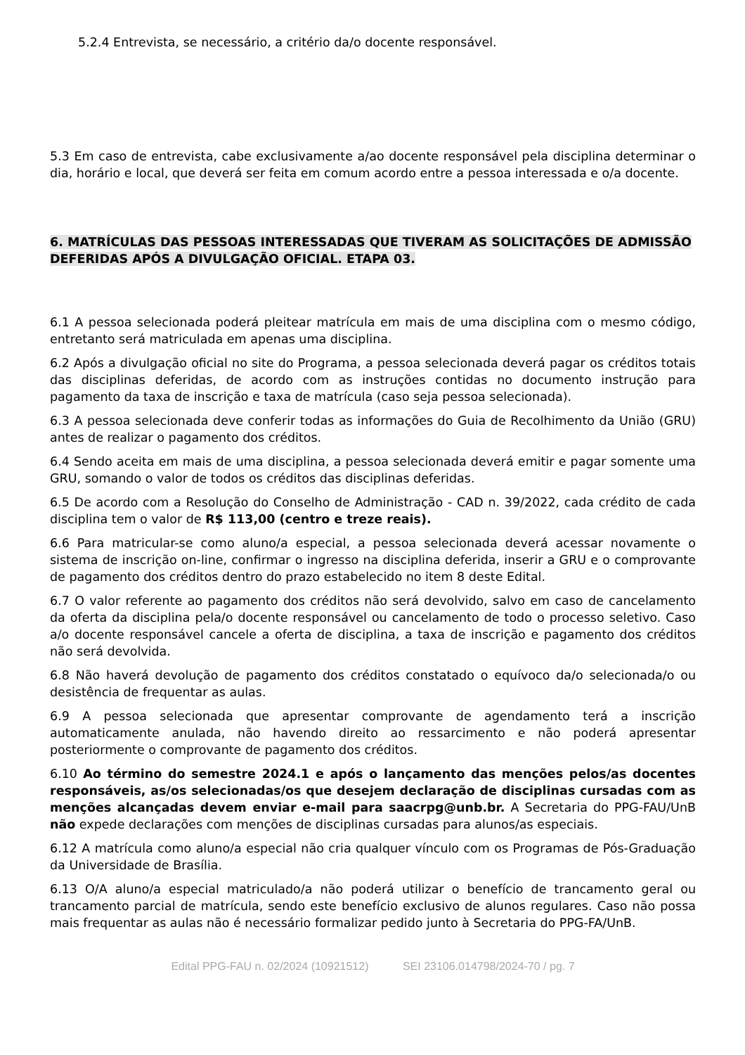5.2.4 Entrevista, se necessário, a critério da/o docente responsável.
5.3 Em caso de entrevista, cabe exclusivamente a/ao docente responsável pela disciplina determinar o dia, horário e local, que deverá ser feita em comum acordo entre a pessoa interessada e o/a docente.
6. MATRÍCULAS DAS PESSOAS INTERESSADAS QUE TIVERAM AS SOLICITAÇÕES DE ADMISSÃO DEFERIDAS APÓS A DIVULGAÇÃO OFICIAL. ETAPA 03.
6.1 A pessoa selecionada poderá pleitear matrícula em mais de uma disciplina com o mesmo código, entretanto será matriculada em apenas uma disciplina.
6.2 Após a divulgação oficial no site do Programa, a pessoa selecionada deverá pagar os créditos totais das disciplinas deferidas, de acordo com as instruções contidas no documento instrução para pagamento da taxa de inscrição e taxa de matrícula (caso seja pessoa selecionada).
6.3 A pessoa selecionada deve conferir todas as informações do Guia de Recolhimento da União (GRU) antes de realizar o pagamento dos créditos.
6.4 Sendo aceita em mais de uma disciplina, a pessoa selecionada deverá emitir e pagar somente uma GRU, somando o valor de todos os créditos das disciplinas deferidas.
6.5 De acordo com a Resolução do Conselho de Administração - CAD n. 39/2022, cada crédito de cada disciplina tem o valor de R$ 113,00 (centro e treze reais).
6.6 Para matricular-se como aluno/a especial, a pessoa selecionada deverá acessar novamente o sistema de inscrição on-line, confirmar o ingresso na disciplina deferida, inserir a GRU e o comprovante de pagamento dos créditos dentro do prazo estabelecido no item 8 deste Edital.
6.7 O valor referente ao pagamento dos créditos não será devolvido, salvo em caso de cancelamento da oferta da disciplina pela/o docente responsável ou cancelamento de todo o processo seletivo. Caso a/o docente responsável cancele a oferta de disciplina, a taxa de inscrição e pagamento dos créditos não será devolvida.
6.8 Não haverá devolução de pagamento dos créditos constatado o equívoco da/o selecionada/o ou desistência de frequentar as aulas.
6.9 A pessoa selecionada que apresentar comprovante de agendamento terá a inscrição automaticamente anulada, não havendo direito ao ressarcimento e não poderá apresentar posteriormente o comprovante de pagamento dos créditos.
6.10 Ao término do semestre 2024.1 e após o lançamento das menções pelos/as docentes responsáveis, as/os selecionadas/os que desejem declaração de disciplinas cursadas com as menções alcançadas devem enviar e-mail para saacrpg@unb.br. A Secretaria do PPG-FAU/UnB não expede declarações com menções de disciplinas cursadas para alunos/as especiais.
6.12 A matrícula como aluno/a especial não cria qualquer vínculo com os Programas de Pós-Graduação da Universidade de Brasília.
6.13 O/A aluno/a especial matriculado/a não poderá utilizar o benefício de trancamento geral ou trancamento parcial de matrícula, sendo este benefício exclusivo de alunos regulares. Caso não possa mais frequentar as aulas não é necessário formalizar pedido junto à Secretaria do PPG-FA/UnB.
Edital PPG-FAU n. 02/2024 (10921512) SEI 23106.014798/2024-70 / pg. 7